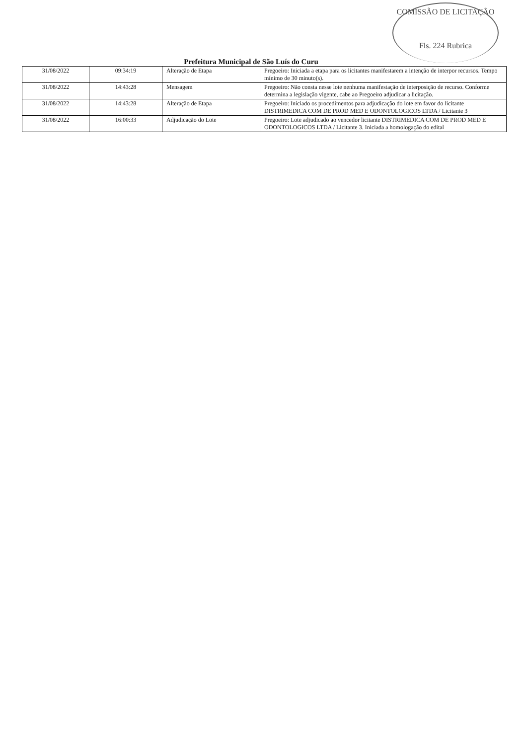COMISSÃO DE LICITAÇÃO
Fls. 224 Rubrica
Prefeitura Municipal de São Luís do Curu
| 31/08/2022 | 09:34:19 | Alteração de Etapa | Pregoeiro: Iniciada a etapa para os licitantes manifestarem a intenção de interpor recursos. Tempo mínimo de 30 minuto(s). |
| 31/08/2022 | 14:43:28 | Mensagem | Pregoeiro: Não consta nesse lote nenhuma manifestação de interposição de recurso. Conforme determina a legislação vigente, cabe ao Pregoeiro adjudicar a licitação. |
| 31/08/2022 | 14:43:28 | Alteração de Etapa | Pregoeiro: Iniciado os procedimentos para adjudicação do lote em favor do licitante DISTRIMEDICA COM DE PROD MED E ODONTOLOGICOS LTDA / Licitante 3 |
| 31/08/2022 | 16:00:33 | Adjudicação do Lote | Pregoeiro: Lote adjudicado ao vencedor licitante DISTRIMEDICA COM DE PROD MED E ODONTOLOGICOS LTDA / Licitante 3. Iniciada a homologação do edital |